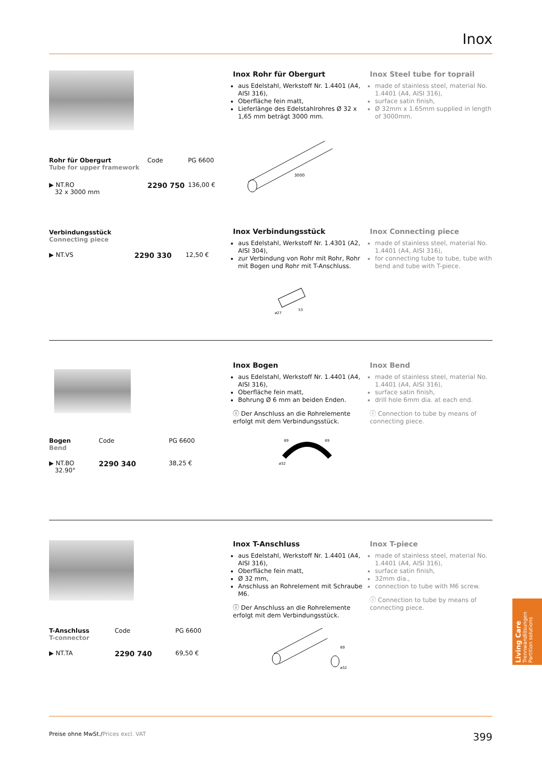Inox
| Rohr für Obergurt Tube for upper framework | Code | PG 6600 |
| ▶ NT.RO 32 x 3000 mm | 2290 750 | 136,00 € |
Inox Rohr für Obergurt
aus Edelstahl, Werkstoff Nr. 1.4401 (A4, AISI 316),
Oberfläche fein matt,
Lieferlänge des Edelstahlrohres Ø 32 x 1,65 mm beträgt 3000 mm.
3000
Inox Steel tube for toprail
made of stainless steel, material No. 1.4401 (A4, AISI 316),
surface satin finish,
Ø 32mm x 1.65mm supplied in length of 3000mm.
| Verbindungsstück Connecting piece | | |
| ▶ NT.VS | 2290 330 | 12,50 € |
Inox Verbindungsstück
aus Edelstahl, Werkstoff Nr. 1.4301 (A2, AISI 304),
zur Verbindung von Rohr mit Rohr, Rohr mit Bogen und Rohr mit T-Anschluss.
53
ø27
Inox Connecting piece
made of stainless steel, material No. 1.4401 (A4, AISI 316),
for connecting tube to tube, tube with bend and tube with T-piece.
| Bogen Bend | Code | PG 6600 |
| ▶ NT.BO 32.90° | 2290 340 | 38,25 € |
Inox Bogen
aus Edelstahl, Werkstoff Nr. 1.4401 (A4, AISI 316),
Oberfläche fein matt,
Bohrung Ø 6 mm an beiden Enden.
ⓘ Der Anschluss an die Rohrelemente erfolgt mit dem Verbindungsstück.
69
69
ø32
Inox Bend
made of stainless steel, material No. 1.4401 (A4, AISI 316),
surface satin finish,
drill hole 6mm dia. at each end.
ⓘ Connection to tube by means of connecting piece.
| T-Anschluss T-connector | Code | PG 6600 |
| ▶ NT.TA | 2290 740 | 69,50 € |
Inox T-Anschluss
aus Edelstahl, Werkstoff Nr. 1.4401 (A4, AISI 316),
Oberfläche fein matt,
Ø 32 mm,
Anschluss an Rohrelement mit Schraube M6.
ⓘ Der Anschluss an die Rohrelemente erfolgt mit dem Verbindungsstück.
69
ø32
Inox T-piece
made of stainless steel, material No. 1.4401 (A4, AISI 316),
surface satin finish,
32mm dia.,
connection to tube with M6 screw.
ⓘ Connection to tube by means of connecting piece.
Living Care Trennwandlösungen
Partition solutions
Preise ohne MwSt./Prices excl. VAT 399